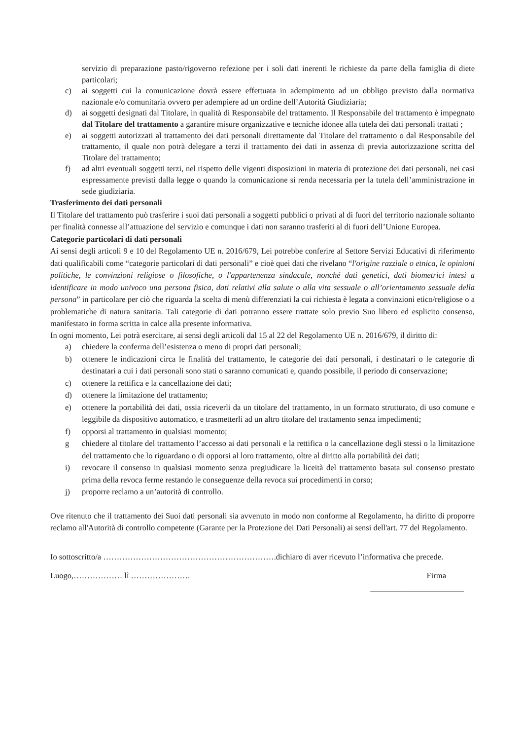servizio di preparazione pasto/rigoverno refezione per i soli dati inerenti le richieste da parte della famiglia di diete particolari;
c) ai soggetti cui la comunicazione dovrà essere effettuata in adempimento ad un obbligo previsto dalla normativa nazionale e/o comunitaria ovvero per adempiere ad un ordine dell’Autorità Giudiziaria;
d) ai soggetti designati dal Titolare, in qualità di Responsabile del trattamento. Il Responsabile del trattamento è impegnato dal Titolare del trattamento a garantire misure organizzative e tecniche idonee alla tutela dei dati personali trattati ;
e) ai soggetti autorizzati al trattamento dei dati personali direttamente dal Titolare del trattamento o dal Responsabile del trattamento, il quale non potrà delegare a terzi il trattamento dei dati in assenza di previa autorizzazione scritta del Titolare del trattamento;
f) ad altri eventuali soggetti terzi, nel rispetto delle vigenti disposizioni in materia di protezione dei dati personali, nei casi espressamente previsti dalla legge o quando la comunicazione si renda necessaria per la tutela dell’amministrazione in sede giudiziaria.
Trasferimento dei dati personali
Il Titolare del trattamento può trasferire i suoi dati personali a soggetti pubblici o privati al di fuori del territorio nazionale soltanto per finalità connesse all’attuazione del servizio e comunque i dati non saranno trasferiti al di fuori dell’Unione Europea.
Categorie particolari di dati personali
Ai sensi degli articoli 9 e 10 del Regolamento UE n. 2016/679, Lei potrebbe conferire al Settore Servizi Educativi di riferimento dati qualificabili come “categorie particolari di dati personali” e cioè quei dati che rivelano “l'origine razziale o etnica, le opinioni politiche, le convinzioni religiose o filosofiche, o l'appartenenza sindacale, nonché dati genetici, dati biometrici intesi a identificare in modo univoco una persona fisica, dati relativi alla salute o alla vita sessuale o all’orientamento sessuale della persona” in particolare per ciò che riguarda la scelta di menù differenziati la cui richiesta è legata a convinzioni etico/religiose o a problematiche di natura sanitaria. Tali categorie di dati potranno essere trattate solo previo Suo libero ed esplicito consenso, manifestato in forma scritta in calce alla presente informativa.
In ogni momento, Lei potrà esercitare, ai sensi degli articoli dal 15 al 22 del Regolamento UE n. 2016/679, il diritto di:
a) chiedere la conferma dell’esistenza o meno di propri dati personali;
b) ottenere le indicazioni circa le finalità del trattamento, le categorie dei dati personali, i destinatari o le categorie di destinatari a cui i dati personali sono stati o saranno comunicati e, quando possibile, il periodo di conservazione;
c) ottenere la rettifica e la cancellazione dei dati;
d) ottenere la limitazione del trattamento;
e) ottenere la portabilità dei dati, ossia riceverli da un titolare del trattamento, in un formato strutturato, di uso comune e leggibile da dispositivo automatico, e trasmetterli ad un altro titolare del trattamento senza impedimenti;
f) opporsi al trattamento in qualsiasi momento;
g chiedere al titolare del trattamento l’accesso ai dati personali e la rettifica o la cancellazione degli stessi o la limitazione del trattamento che lo riguardano o di opporsi al loro trattamento, oltre al diritto alla portabilità dei dati;
i) revocare il consenso in qualsiasi momento senza pregiudicare la liceità del trattamento basata sul consenso prestato prima della revoca ferme restando le conseguenze della revoca sui procedimenti in corso;
j) proporre reclamo a un’autorità di controllo.
Ove ritenuto che il trattamento dei Suoi dati personali sia avvenuto in modo non conforme al Regolamento, ha diritto di proporre reclamo all'Autorità di controllo competente (Garante per la Protezione dei Dati Personali) ai sensi dell'art. 77 del Regolamento.
Io sottoscritto/a ……………………………………………………….dichiaro di aver ricevuto l’informativa che precede.
Luogo,……………… lì …………………. Firma
_______________________